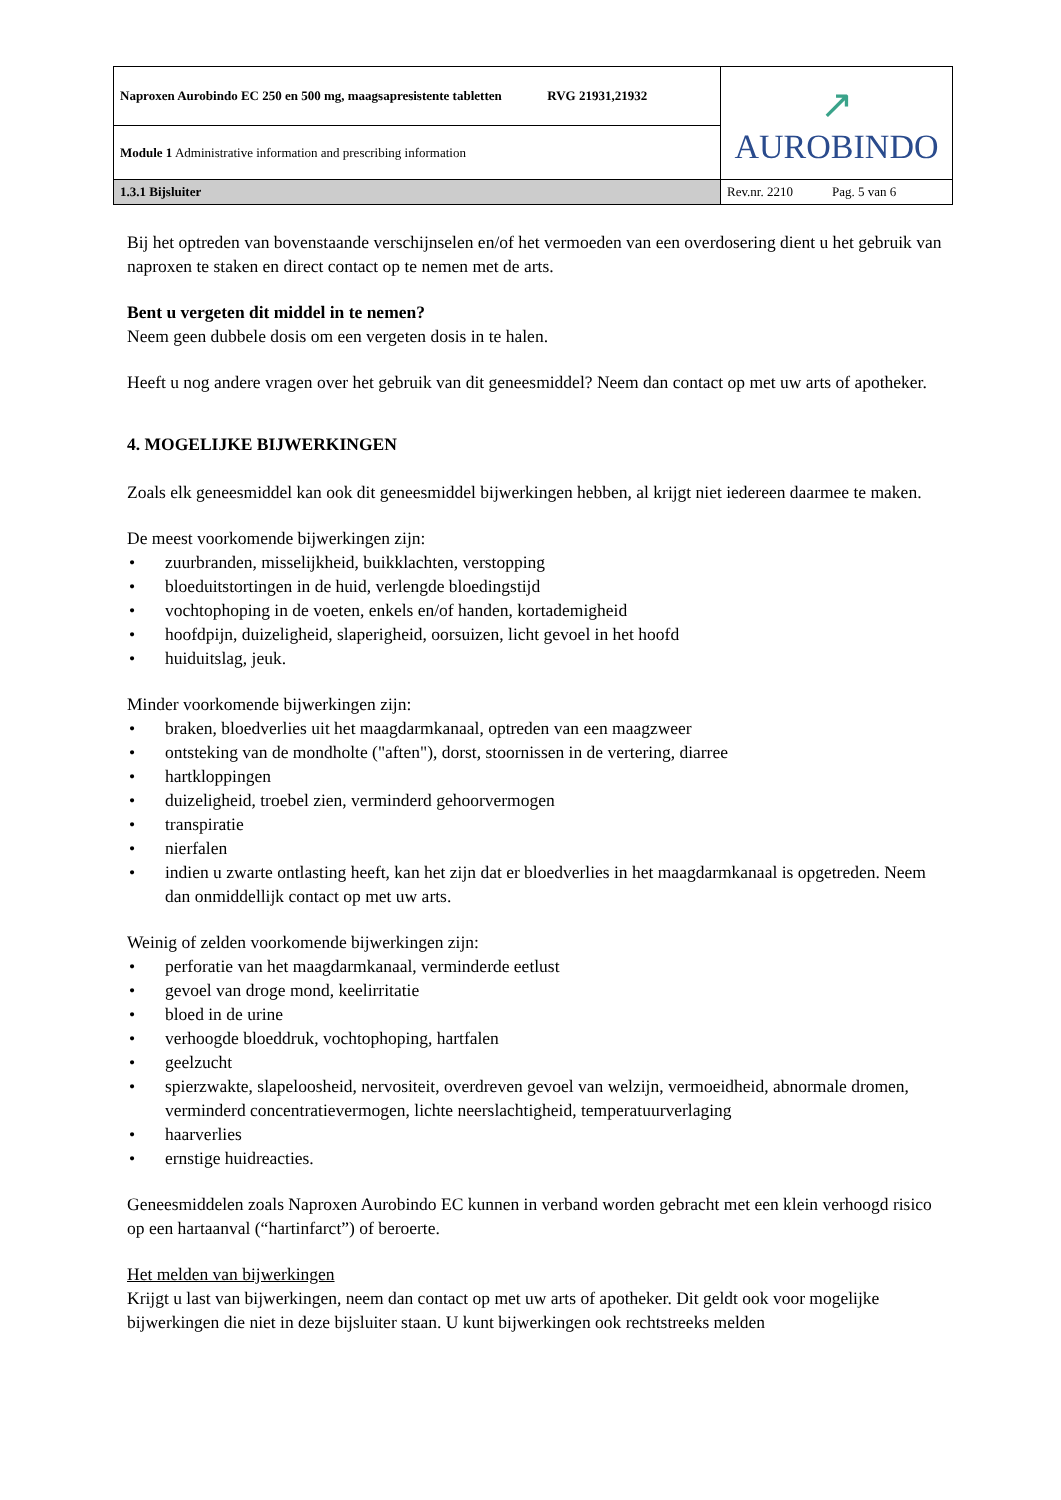| Naproxen Aurobindo EC 250 en 500 mg, maagsapresistente tabletten RVG 21931,21932 | ↗ AUROBINDO |
| Module 1 Administrative information and prescribing information | |
| 1.3.1 Bijsluiter | Rev.nr. 2210 Pag. 5 van 6 |
Bij het optreden van bovenstaande verschijnselen en/of het vermoeden van een overdosering dient u het gebruik van naproxen te staken en direct contact op te nemen met de arts.
Bent u vergeten dit middel in te nemen?
Neem geen dubbele dosis om een vergeten dosis in te halen.
Heeft u nog andere vragen over het gebruik van dit geneesmiddel? Neem dan contact op met uw arts of apotheker.
4. MOGELIJKE BIJWERKINGEN
Zoals elk geneesmiddel kan ook dit geneesmiddel bijwerkingen hebben, al krijgt niet iedereen daarmee te maken.
De meest voorkomende bijwerkingen zijn:
• zuurbranden, misselijkheid, buikklachten, verstopping
• bloeduitstortingen in de huid, verlengde bloedingstijd
• vochtophoping in de voeten, enkels en/of handen, kortademigheid
• hoofdpijn, duizeligheid, slaperigheid, oorsuizen, licht gevoel in het hoofd
• huiduitslag, jeuk.
Minder voorkomende bijwerkingen zijn:
• braken, bloedverlies uit het maagdarmkanaal, optreden van een maagzweer
• ontsteking van de mondholte ("aften"), dorst, stoornissen in de vertering, diarree
• hartkloppingen
• duizeligheid, troebel zien, verminderd gehoorvermogen
• transpiratie
• nierfalen
• indien u zwarte ontlasting heeft, kan het zijn dat er bloedverlies in het maagdarmkanaal is opgetreden. Neem dan onmiddellijk contact op met uw arts.
Weinig of zelden voorkomende bijwerkingen zijn:
• perforatie van het maagdarmkanaal, verminderde eetlust
• gevoel van droge mond, keelirritatie
• bloed in de urine
• verhoogde bloeddruk, vochtophoping, hartfalen
• geelzucht
• spierzwakte, slapeloosheid, nervositeit, overdreven gevoel van welzijn, vermoeidheid, abnormale dromen, verminderd concentratievermogen, lichte neerslachtigheid, temperatuurverlaging
• haarverlies
• ernstige huidreacties.
Geneesmiddelen zoals Naproxen Aurobindo EC kunnen in verband worden gebracht met een klein verhoogd risico op een hartaanval (“hartinfarct”) of beroerte.
Het melden van bijwerkingen
Krijgt u last van bijwerkingen, neem dan contact op met uw arts of apotheker. Dit geldt ook voor mogelijke bijwerkingen die niet in deze bijsluiter staan. U kunt bijwerkingen ook rechtstreeks melden